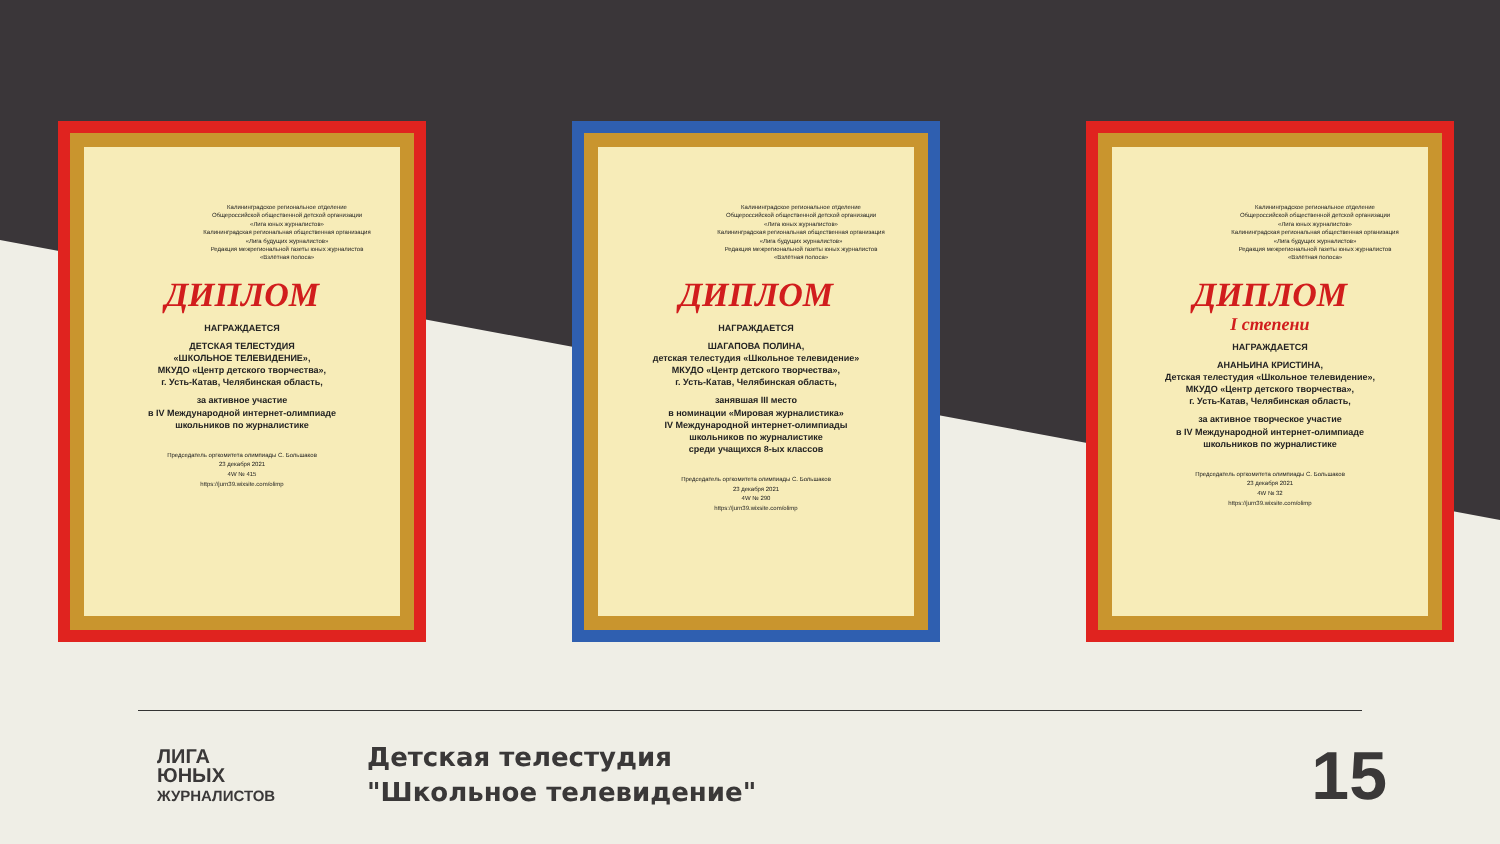Калининградское региональное отделение
Общероссийской общественной детской организации
«Лига юных журналистов»
Калининградская региональная общественная организация
«Лига будущих журналистов»
Редакция межрегиональной газеты юных журналистов
«Взлётная полоса»
ДИПЛОМ
НАГРАЖДАЕТСЯ
ДЕТСКАЯ ТЕЛЕСТУДИЯ
«ШКОЛЬНОЕ ТЕЛЕВИДЕНИЕ»,
МКУДО «Центр детского творчества»,
г. Усть-Катав, Челябинская область,
за активное участие
в IV Международной интернет-олимпиаде
школьников по журналистике
Председатель оргкомитета олимпиады С. Большаков
23 декабря 2021
4W № 415
https://jurn39.wixsite.com/olimp
Калининградское региональное отделение
Общероссийской общественной детской организации
«Лига юных журналистов»
Калининградская региональная общественная организация
«Лига будущих журналистов»
Редакция межрегиональной газеты юных журналистов
«Взлётная полоса»
ДИПЛОМ
НАГРАЖДАЕТСЯ
ШАГАПОВА ПОЛИНА,
детская телестудия «Школьное телевидение»
МКУДО «Центр детского творчества»,
г. Усть-Катав, Челябинская область,
занявшая III место
в номинации «Мировая журналистика»
IV Международной интернет-олимпиады
школьников по журналистике
среди учащихся 8-ых классов
Председатель оргкомитета олимпиады С. Большаков
23 декабря 2021
4W № 290
https://jurn39.wixsite.com/olimp
Калининградское региональное отделение
Общероссийской общественной детской организации
«Лига юных журналистов»
Калининградская региональная общественная организация
«Лига будущих журналистов»
Редакция межрегиональной газеты юных журналистов
«Взлётная полоса»
ДИПЛОМ
I степени
НАГРАЖДАЕТСЯ
АНАНЬИНА КРИСТИНА,
Детская телестудия «Школьное телевидение»,
МКУДО «Центр детского творчества»,
г. Усть-Катав, Челябинская область,
за активное творческое участие
в IV Международной интернет-олимпиаде
школьников по журналистике
Председатель оргкомитета олимпиады С. Большаков
23 декабря 2021
4W № 32
https://jurn39.wixsite.com/olimp
ЛИГА
ЮНЫХ
ЖУРНАЛИСТОВ
Детская телестудия
"Школьное телевидение"
15